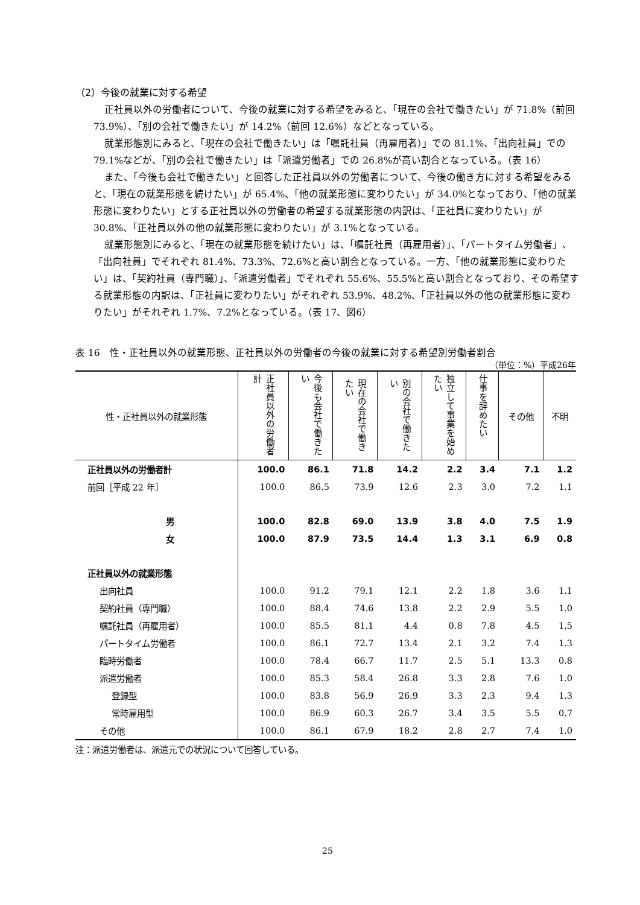（2）今後の就業に対する希望
正社員以外の労働者について、今後の就業に対する希望をみると、「現在の会社で働きたい」が 71.8%（前回 73.9%）、「別の会社で働きたい」が 14.2%（前回 12.6%）などとなっている。
就業形態別にみると、「現在の会社で働きたい」は「嘱託社員（再雇用者）」での 81.1%、「出向社員」での 79.1%などが、「別の会社で働きたい」は「派遣労働者」での 26.8%が高い割合となっている。（表 16）
また、「今後も会社で働きたい」と回答した正社員以外の労働者について、今後の働き方に対する希望をみると、「現在の就業形態を続けたい」が 65.4%、「他の就業形態に変わりたい」が 34.0%となっており、「他の就業形態に変わりたい」とする正社員以外の労働者の希望する就業形態の内訳は、「正社員に変わりたい」が 30.8%、「正社員以外の他の就業形態に変わりたい」が 3.1%となっている。
就業形態別にみると、「現在の就業形態を続けたい」は、「嘱託社員（再雇用者）」、「パートタイム労働者」、「出向社員」でそれぞれ 81.4%、73.3%、72.6%と高い割合となっている。一方、「他の就業形態に変わりたい」は、「契約社員（専門職）」、「派遣労働者」でそれぞれ 55.6%、55.5%と高い割合となっており、その希望する就業形態の内訳は、「正社員に変わりたい」がそれぞれ 53.9%、48.2%、「正社員以外の他の就業形態に変わりたい」がそれぞれ 1.7%、7.2%となっている。（表 17、図6）
表 16　性・正社員以外の就業形態、正社員以外の労働者の今後の就業に対する希望別労働者割合
（単位：%）平成26年
| 性・正社員以外の就業形態 | 正社員以外の労働者計 | 今後も会社で働きたい | | | 独立して事業を始めたい | 仕事を辞めたい | その他 | 不明 |
| --- | --- | --- | --- | --- | --- | --- | --- | --- |
| | | | 現在の会社で働きたい | 別の会社で働きたい | | | | |
| 正社員以外の労働者計 | 100.0 | 86.1 | 71.8 | 14.2 | 2.2 | 3.4 | 7.1 | 1.2 |
| 前回［平成 22 年］ | 100.0 | 86.5 | 73.9 | 12.6 | 2.3 | 3.0 | 7.2 | 1.1 |
| 男 | 100.0 | 82.8 | 69.0 | 13.9 | 3.8 | 4.0 | 7.5 | 1.9 |
| 女 | 100.0 | 87.9 | 73.5 | 14.4 | 1.3 | 3.1 | 6.9 | 0.8 |
| 正社員以外の就業形態 | | | | | | | | |
| 出向社員 | 100.0 | 91.2 | 79.1 | 12.1 | 2.2 | 1.8 | 3.6 | 1.1 |
| 契約社員（専門職） | 100.0 | 88.4 | 74.6 | 13.8 | 2.2 | 2.9 | 5.5 | 1.0 |
| 嘱託社員（再雇用者） | 100.0 | 85.5 | 81.1 | 4.4 | 0.8 | 7.8 | 4.5 | 1.5 |
| パートタイム労働者 | 100.0 | 86.1 | 72.7 | 13.4 | 2.1 | 3.2 | 7.4 | 1.3 |
| 臨時労働者 | 100.0 | 78.4 | 66.7 | 11.7 | 2.5 | 5.1 | 13.3 | 0.8 |
| 派遣労働者 | 100.0 | 85.3 | 58.4 | 26.8 | 3.3 | 2.8 | 7.6 | 1.0 |
| 登録型 | 100.0 | 83.8 | 56.9 | 26.9 | 3.3 | 2.3 | 9.4 | 1.3 |
| 常時雇用型 | 100.0 | 86.9 | 60.3 | 26.7 | 3.4 | 3.5 | 5.5 | 0.7 |
| その他 | 100.0 | 86.1 | 67.9 | 18.2 | 2.8 | 2.7 | 7.4 | 1.0 |
注：派遣労働者は、派遣元での状況について回答している。
25